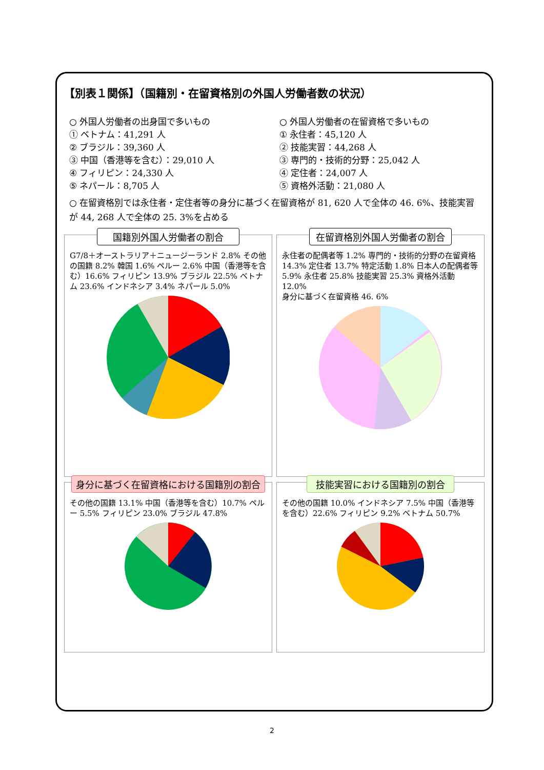【別表１関係】（国籍別・在留資格別の外国人労働者数の状況）
○ 外国人労働者の出身国で多いもの
① ベトナム：41,291 人
② ブラジル：39,360 人
③ 中国（香港等を含む）：29,010 人
④ フィリピン：24,330 人
⑤ ネパール：8,705 人
○ 外国人労働者の在留資格で多いもの
① 永住者：45,120 人
② 技能実習：44,268 人
③ 専門的・技術的分野：25,042 人
④ 定住者：24,007 人
⑤ 資格外活動：21,080 人
○ 在留資格別では永住者・定住者等の身分に基づく在留資格が 81, 620 人で全体の 46. 6%、技能実習が 44, 268 人で全体の 25. 3%を占める
国籍別外国人労働者の割合
G7/8＋オーストラリア＋ニュージーランド 2.8% その他の国籍 8.2% 韓国 1.6% ペルー 2.6% 中国（香港等を含む）16.6% フィリピン 13.9% ブラジル 22.5% ベトナム 23.6% インドネシア 3.4% ネパール 5.0%
在留資格別外国人労働者の割合
永住者の配偶者等 1.2% 専門的・技術的分野の在留資格 14.3% 定住者 13.7% 特定活動 1.8% 日本人の配偶者等 5.9% 永住者 25.8% 技能実習 25.3% 資格外活動 12.0%
身分に基づく在留資格 46. 6%
身分に基づく在留資格における国籍別の割合
その他の国籍 13.1% 中国（香港等を含む）10.7% ペルー 5.5% フィリピン 23.0% ブラジル 47.8%
技能実習における国籍別の割合
その他の国籍 10.0% インドネシア 7.5% 中国（香港等を含む）22.6% フィリピン 9.2% ベトナム 50.7%
2